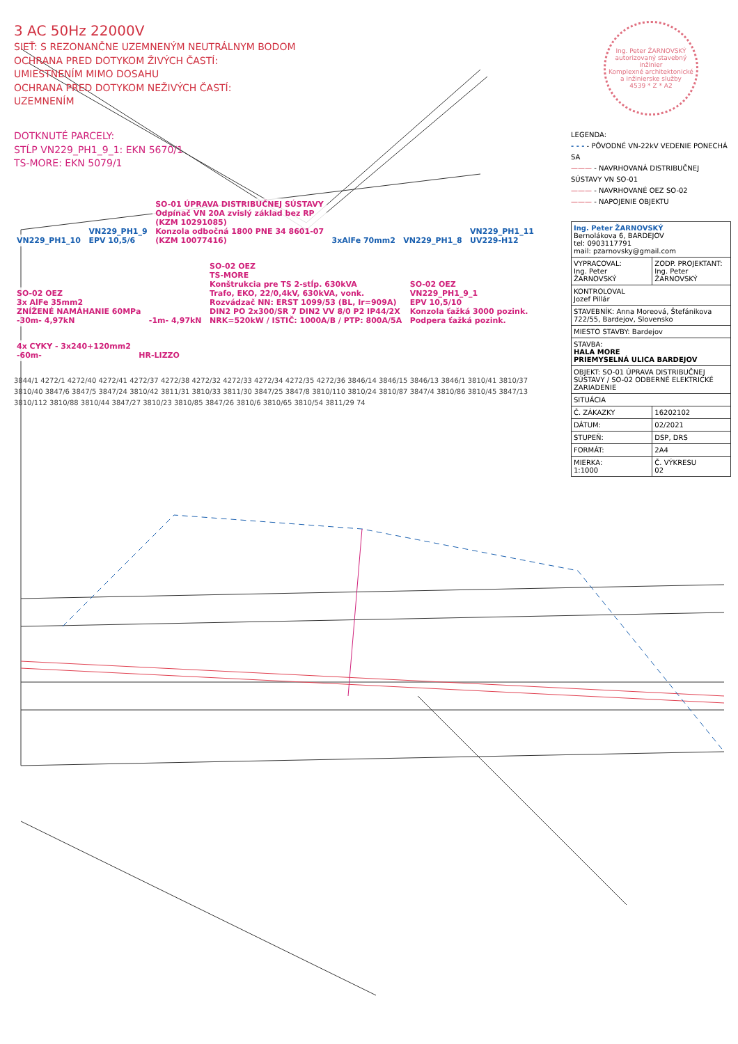3 AC 50Hz 22000V
SIEŤ: S REZONANČNE UZEMNENÝM NEUTRÁLNYM BODOM
OCHRANA PRED DOTYKOM ŽIVÝCH ČASTÍ:
UMIESTNENÍM MIMO DOSAHU
OCHRANA PRED DOTYKOM NEŽIVÝCH ČASTÍ:
UZEMNENÍM
DOTKNUTÉ PARCELY:
STĹP VN229_PH1_9_1: EKN 5670/1
TS-MORE: EKN 5079/1
VN229_PH1_10
VN229_PH1_9
EPV 10,5/6
SO-01 ÚPRAVA DISTRIBUČNEJ SÚSTAVY
Odpínač VN 20A zvislý základ bez RP
(KZM 10291085)
Konzola odbočná 1800 PNE 34 8601-07
(KZM 10077416)
3xAlFe 70mm2 VN229_PH1_8
VN229_PH1_11
UV229-H12
SO-02 OEZ
3x AlFe 35mm2
ZNÍŽENÉ NAMÁHANIE 60MPa
-30m- 4,97kN
-1m- 4,97kN
SO-02 OEZ
TS-MORE
Konštrukcia pre TS 2-stĺp. 630kVA
Trafo, EKO, 22/0,4kV, 630kVA, vonk.
Rozvádzač NN: ERST 1099/53 (BL, Ir=909A)
DIN2 PO 2x300/SR 7 DIN2 VV 8/0 P2 IP44/2X
NRK=520kW / ISTIČ: 1000A/B / PTP: 800A/5A
SO-02 OEZ
VN229_PH1_9_1
EPV 10,5/10
Konzola ťažká 3000 pozink.
Podpera ťažká pozink.
4x CYKY - 3x240+120mm2
-60m-
HR-LIZZO
3844/1 4272/1 4272/40 4272/41 4272/37 4272/38 4272/32 4272/33 4272/34 4272/35 4272/36 3846/14 3846/15 3846/13 3846/1 3810/41 3810/37 3810/40 3847/6 3847/5 3847/24 3810/42 3811/31 3810/33 3811/30 3847/25 3847/8 3810/110 3810/24 3810/87 3847/4 3810/86 3810/45 3847/13 3810/112 3810/88 3810/44 3847/27 3810/23 3810/85 3847/26 3810/6 3810/65 3810/54 3811/29 74
Ing. Peter ŽARNOVSKÝ
autorizovaný stavebný inžinier
Komplexné architektonické a inžinierske služby
4539 * Z * A2
LEGENDA:
- - - - PÔVODNÉ VN-22kV VEDENIE PONECHÁ SA
——— - NAVRHOVANÁ DISTRIBUČNEJ SÚSTAVY VN SO-01
——— - NAVRHOVANÉ OEZ SO-02
——— - NAPOJENIE OBJEKTU
| Ing. Peter ŽARNOVSKÝ Bernolákova 6, BARDEJOV tel: 0903117791 mail: pzarnovsky@gmail.com | |
| VYPRACOVAL: Ing. Peter ŽARNOVSKÝ | ZODP. PROJEKTANT: Ing. Peter ŽARNOVSKÝ |
| KONTROLOVAL Jozef Pillár | |
| STAVEBNÍK: Anna Moreová, Štefánikova 722/55, Bardejov, Slovensko | |
| MIESTO STAVBY: Bardejov | |
| STAVBA: HALA MORE PRIEMYSELNÁ ULICA BARDEJOV | |
| OBJEKT: SO-01 ÚPRAVA DISTRIBUČNEJ SÚSTAVY / SO-02 ODBERNÉ ELEKTRICKÉ ZARIADENIE | |
| SITUÁCIA | |
| Č. ZÁKAZKY | 16202102 |
| DÁTUM: | 02/2021 |
| STUPEŇ: | DSP, DRS |
| FORMÁT: | 2A4 |
| MIERKA: 1:1000 | Č. VÝKRESU 02 |